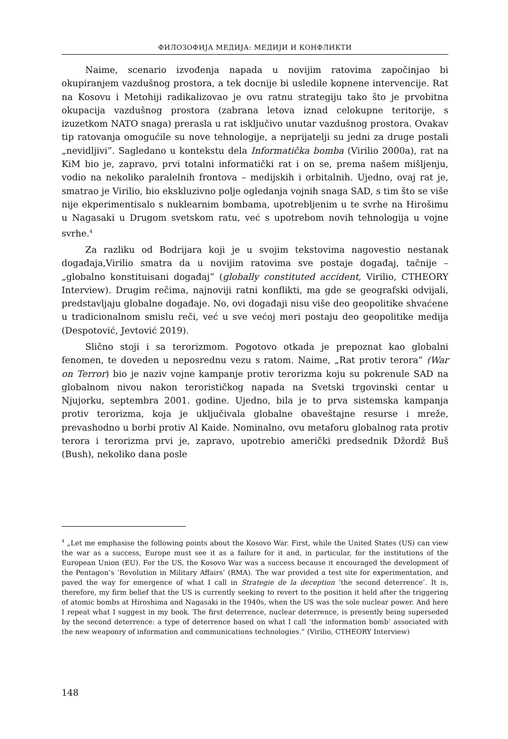ФИЛОЗОФИЈА МЕДИЈА: МЕДИЈИ И КОНФЛИКТИ
Naime, scenario izvođenja napada u novijim ratovima započinjao bi okupiranjem vazdušnog prostora, a tek docnije bi usledile kopnene intervencije. Rat na Kosovu i Metohiji radikalizovao je ovu ratnu strategiju tako što je prvobitna okupacija vazdušnog prostora (zabrana letova iznad celokupne teritorije, s izuzetkom NATO snaga) prerasla u rat isključivo unutar vazdušnog prostora. Ovakav tip ratovanja omogućile su nove tehnologije, a neprijatelji su jedni za druge postali „nevidljivi”. Sagledano u kontekstu dela Informatička bomba (Virilio 2000a), rat na KiM bio je, zapravo, prvi totalni informatički rat i on se, prema našem mišljenju, vodio na nekoliko paralelnih frontova – medijskih i orbitalnih. Ujedno, ovaj rat je, smatrao je Virilio, bio ekskluzivno polje ogledanja vojnih snaga SAD, s tim što se više nije ekperimentisalo s nuklearnim bombama, upotrebljenim u te svrhe na Hirošimu u Nagasaki u Drugom svetskom ratu, već s upotrebom novih tehnologija u vojne svrhe.<sup>4</sup>
Za razliku od Bodrijara koji je u svojim tekstovima nagovestio nestanak događaja,Virilio smatra da u novijim ratovima sve postaje događaj, tačnije – „globalno konstituisani događaj” (globally constituted accident, Virilio, CTHEORY Interview). Drugim rečima, najnoviji ratni konflikti, ma gde se geografski odvijali, predstavljaju globalne događaje. No, ovi događaji nisu više deo geopolitike shvaćene u tradicionalnom smislu reči, već u sve većoj meri postaju deo geopolitike medija (Despotović, Jevtović 2019).
Slično stoji i sa terorizmom. Pogotovo otkada je prepoznat kao globalni fenomen, te doveden u neposrednu vezu s ratom. Naime, „Rat protiv terora” (War on Terror) bio je naziv vojne kampanje protiv terorizma koju su pokrenule SAD na globalnom nivou nakon terorističkog napada na Svetski trgovinski centar u Njujorku, septembra 2001. godine. Ujedno, bila je to prva sistemska kampanja protiv terorizma, koja je uključivala globalne obaveštajne resurse i mreže, prevashodno u borbi protiv Al Kaide. Nominalno, ovu metaforu globalnog rata protiv terora i terorizma prvi je, zapravo, upotrebio američki predsednik Džordž Buš (Bush), nekoliko dana posle
<sup>4</sup> „Let me emphasise the following points about the Kosovo War. First, while the United States (US) can view the war as a success, Europe must see it as a failure for it and, in particular, for the institutions of the European Union (EU). For the US, the Kosovo War was a success because it encouraged the development of the Pentagon’s ’Revolution in Military Affairs’ (RMA). The war provided a test site for experimentation, and paved the way for emergence of what I call in Strategie de la deception ’the second deterrence’. It is, therefore, my firm belief that the US is currently seeking to revert to the position it held after the triggering of atomic bombs at Hiroshima and Nagasaki in the 1940s, when the US was the sole nuclear power. And here I repeat what I suggest in my book. The first deterrence, nuclear deterrence, is presently being superseded by the second deterrence: a type of deterrence based on what I call ’the information bomb’ associated with the new weaponry of information and communications technologies.” (Virilio, CTHEORY Interview)
148